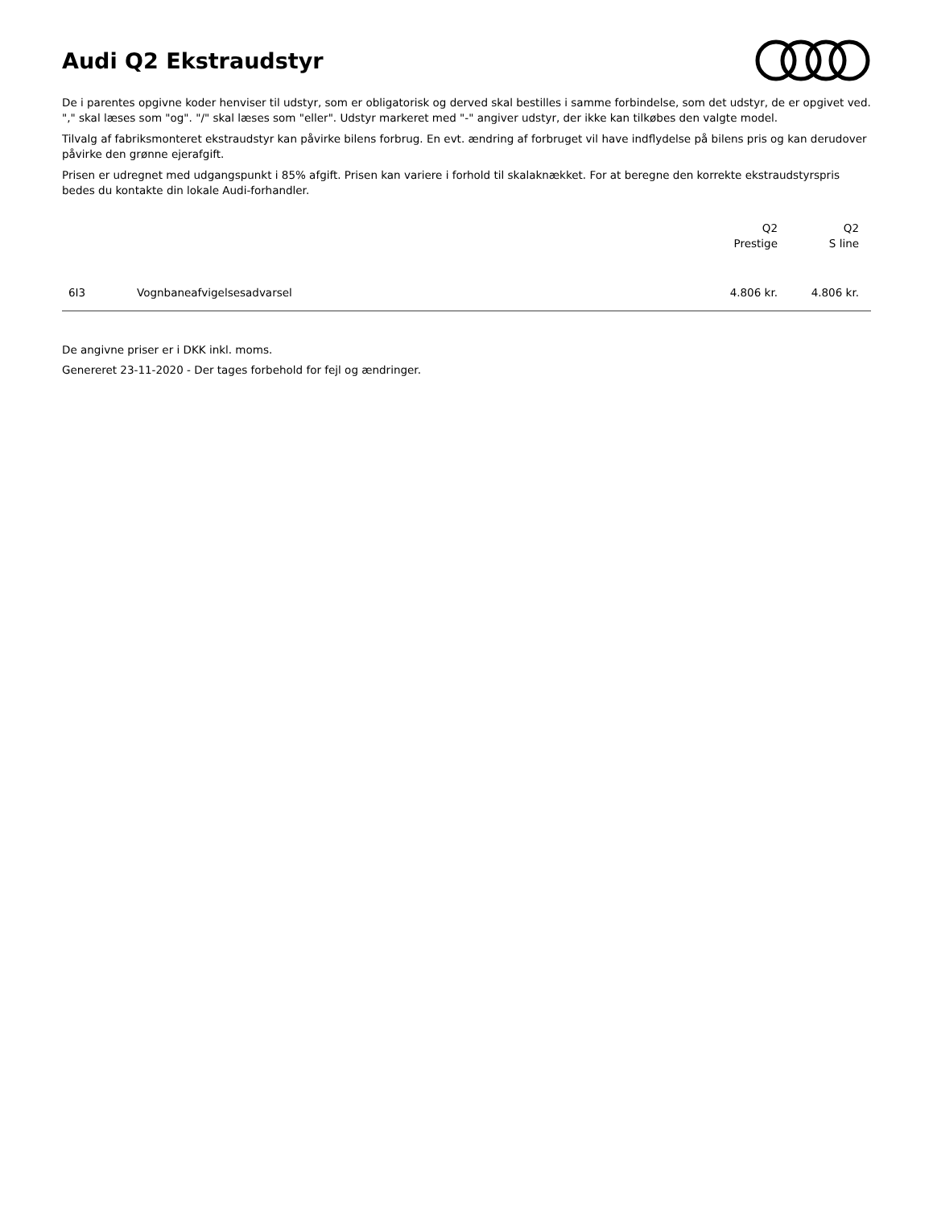Audi Q2 Ekstraudstyr
De i parentes opgivne koder henviser til udstyr, som er obligatorisk og derved skal bestilles i samme forbindelse, som det udstyr, de er opgivet ved. "," skal læses som "og". "/" skal læses som "eller". Udstyr markeret med "-" angiver udstyr, der ikke kan tilkøbes den valgte model.
Tilvalg af fabriksmonteret ekstraudstyr kan påvirke bilens forbrug. En evt. ændring af forbruget vil have indflydelse på bilens pris og kan derudover påvirke den grønne ejerafgift.
Prisen er udregnet med udgangspunkt i 85% afgift. Prisen kan variere i forhold til skalaknækket. For at beregne den korrekte ekstraudstyrspris bedes du kontakte din lokale Audi-forhandler.
| | | Q2 Prestige | Q2 S line |
| --- | --- | --- | --- |
| 6I3 | Vognbaneafvigelsesadvarsel | 4.806 kr. | 4.806 kr. |
De angivne priser er i DKK inkl. moms.
Genereret 23-11-2020 - Der tages forbehold for fejl og ændringer.